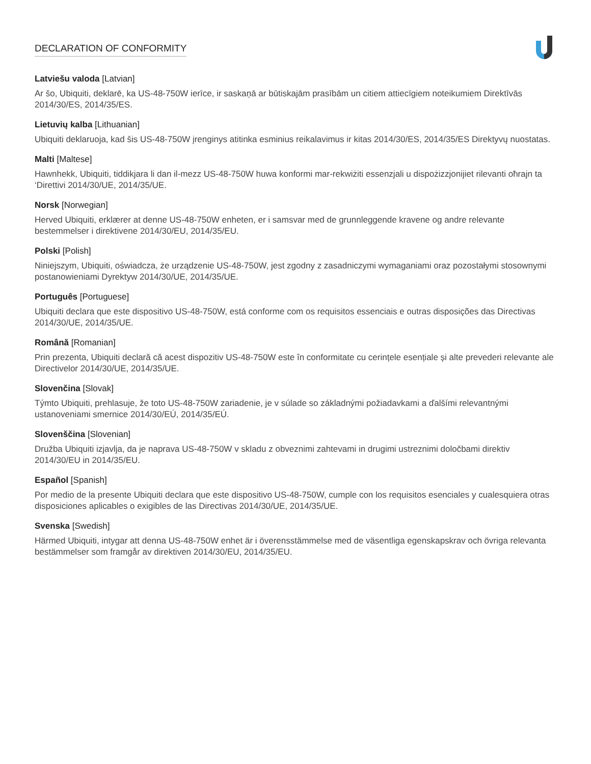DECLARATION OF CONFORMITY
Latviešu valoda [Latvian]
Ar šo, Ubiquiti, deklarē, ka US-48-750W ierīce, ir saskaņā ar būtiskajām prasībām un citiem attiecīgiem noteikumiem Direktīvās 2014/30/ES, 2014/35/ES.
Lietuvių kalba [Lithuanian]
Ubiquiti deklaruoja, kad šis US-48-750W įrenginys atitinka esminius reikalavimus ir kitas 2014/30/ES, 2014/35/ES Direktyvų nuostatas.
Malti [Maltese]
Hawnhekk, Ubiquiti, tiddikjara li dan il-mezz US-48-750W huwa konformi mar-rekwiżiti essenzjali u dispożizzjonijiet rilevanti oħrajn ta ‘Direttivi 2014/30/UE, 2014/35/UE.
Norsk [Norwegian]
Herved Ubiquiti, erklærer at denne US-48-750W enheten, er i samsvar med de grunnleggende kravene og andre relevante bestemmelser i direktivene 2014/30/EU, 2014/35/EU.
Polski [Polish]
Niniejszym, Ubiquiti, oświadcza, że urządzenie US-48-750W, jest zgodny z zasadniczymi wymaganiami oraz pozostałymi stosownymi postanowieniami Dyrektyw 2014/30/UE, 2014/35/UE.
Português [Portuguese]
Ubiquiti declara que este dispositivo US-48-750W, está conforme com os requisitos essenciais e outras disposições das Directivas 2014/30/UE, 2014/35/UE.
Română [Romanian]
Prin prezenta, Ubiquiti declară că acest dispozitiv US-48-750W este în conformitate cu cerințele esențiale și alte prevederi relevante ale Directivelor 2014/30/UE, 2014/35/UE.
Slovenčina [Slovak]
Týmto Ubiquiti, prehlasuje, že toto US-48-750W zariadenie, je v súlade so základnými požiadavkami a ďalšími relevantnými ustanoveniami smernice 2014/30/EÚ, 2014/35/EÚ.
Slovenščina [Slovenian]
Družba Ubiquiti izjavlja, da je naprava US-48-750W v skladu z obveznimi zahtevami in drugimi ustreznimi določbami direktiv 2014/30/EU in 2014/35/EU.
Español [Spanish]
Por medio de la presente Ubiquiti declara que este dispositivo US-48-750W, cumple con los requisitos esenciales y cualesquiera otras disposiciones aplicables o exigibles de las Directivas 2014/30/UE, 2014/35/UE.
Svenska [Swedish]
Härmed Ubiquiti, intygar att denna US-48-750W enhet är i överensstämmelse med de väsentliga egenskapskrav och övriga relevanta bestämmelser som framgår av direktiven 2014/30/EU, 2014/35/EU.